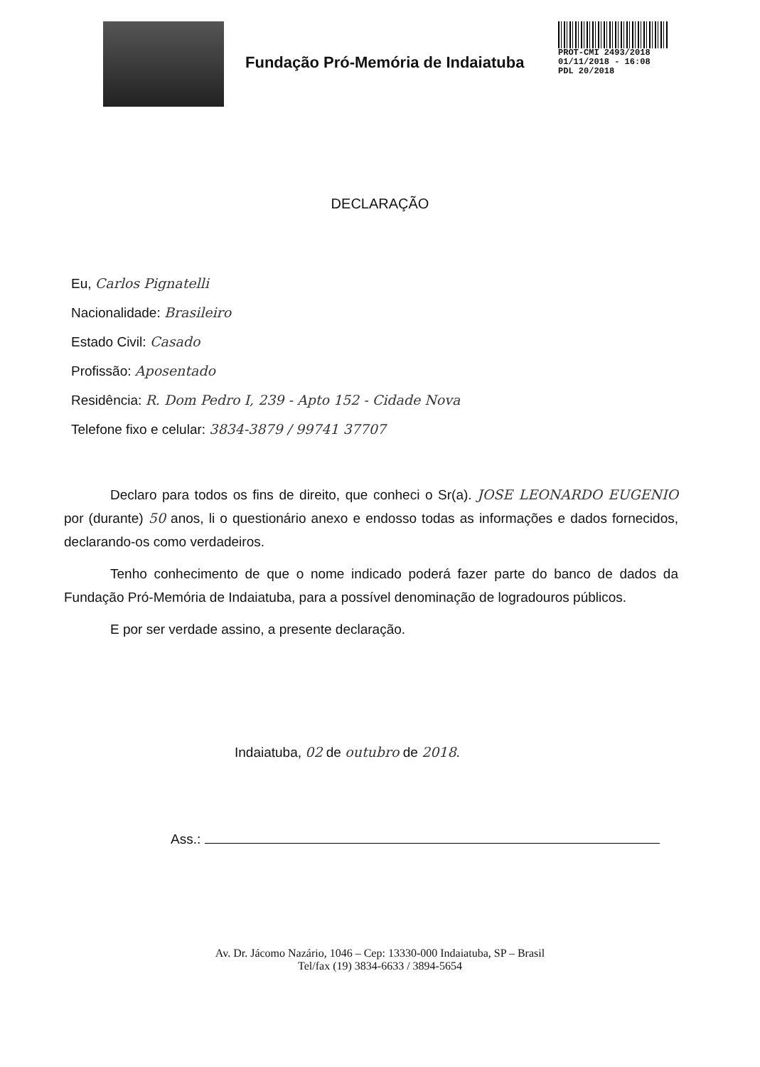Fundação Pró-Memória de Indaiatuba
PROT-CMI 2493/2018
01/11/2018 - 16:08
PDL 20/2018
DECLARAÇÃO
Eu, Carlos Pignatelli
Nacionalidade: Brasileiro
Estado Civil: Casado
Profissão: Aposentado
Residência: R. Dom Pedro I, 239 - Apto 152 - Cidade Nova
Telefone fixo e celular: 3834-3879 / 99741 37707
Declaro para todos os fins de direito, que conheci o Sr(a). JOSE LEONARDO EUGENIO por (durante) 50 anos, li o questionário anexo e endosso todas as informações e dados fornecidos, declarando-os como verdadeiros.
Tenho conhecimento de que o nome indicado poderá fazer parte do banco de dados da Fundação Pró-Memória de Indaiatuba, para a possível denominação de logradouros públicos.
E por ser verdade assino, a presente declaração.
Indaiatuba, 02 de outubro de 2018.
Ass.:
Av. Dr. Jácomo Nazário, 1046 – Cep: 13330-000 Indaiatuba, SP – Brasil
Tel/fax (19) 3834-6633 / 3894-5654